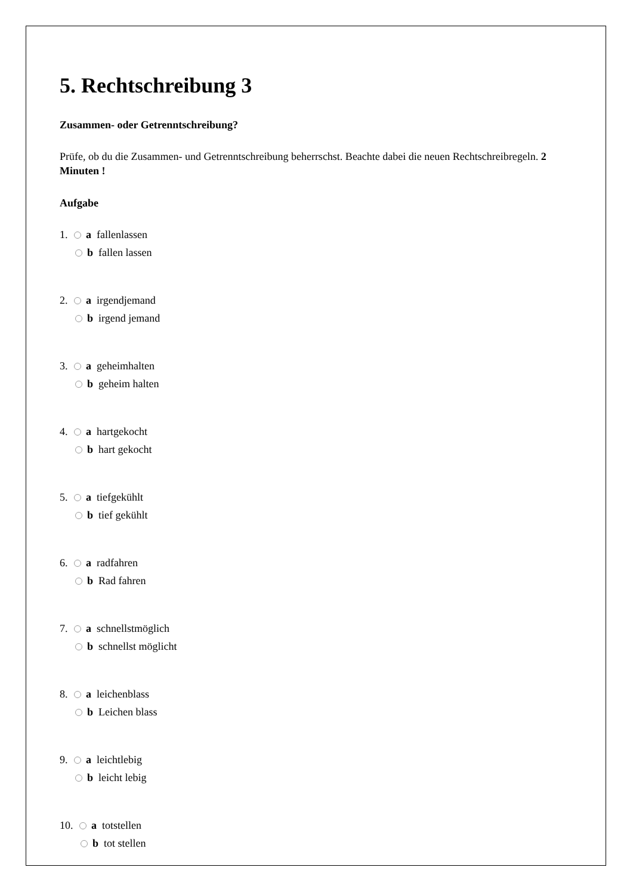5. Rechtschreibung 3
Zusammen- oder Getrenntschreibung?
Prüfe, ob du die Zusammen- und Getrenntschreibung beherrschst. Beachte dabei die neuen Rechtschreibregeln. 2 Minuten !
Aufgabe
1. a fallenlassen
b fallen lassen
2. a irgendjemand
b irgend jemand
3. a geheimhalten
b geheim halten
4. a hartgekocht
b hart gekocht
5. a tiefgekühlt
b tief gekühlt
6. a radfahren
b Rad fahren
7. a schnellstmöglich
b schnellst möglicht
8. a leichenblass
b Leichen blass
9. a leichtlebig
b leicht lebig
10. a totstellen
b tot stellen